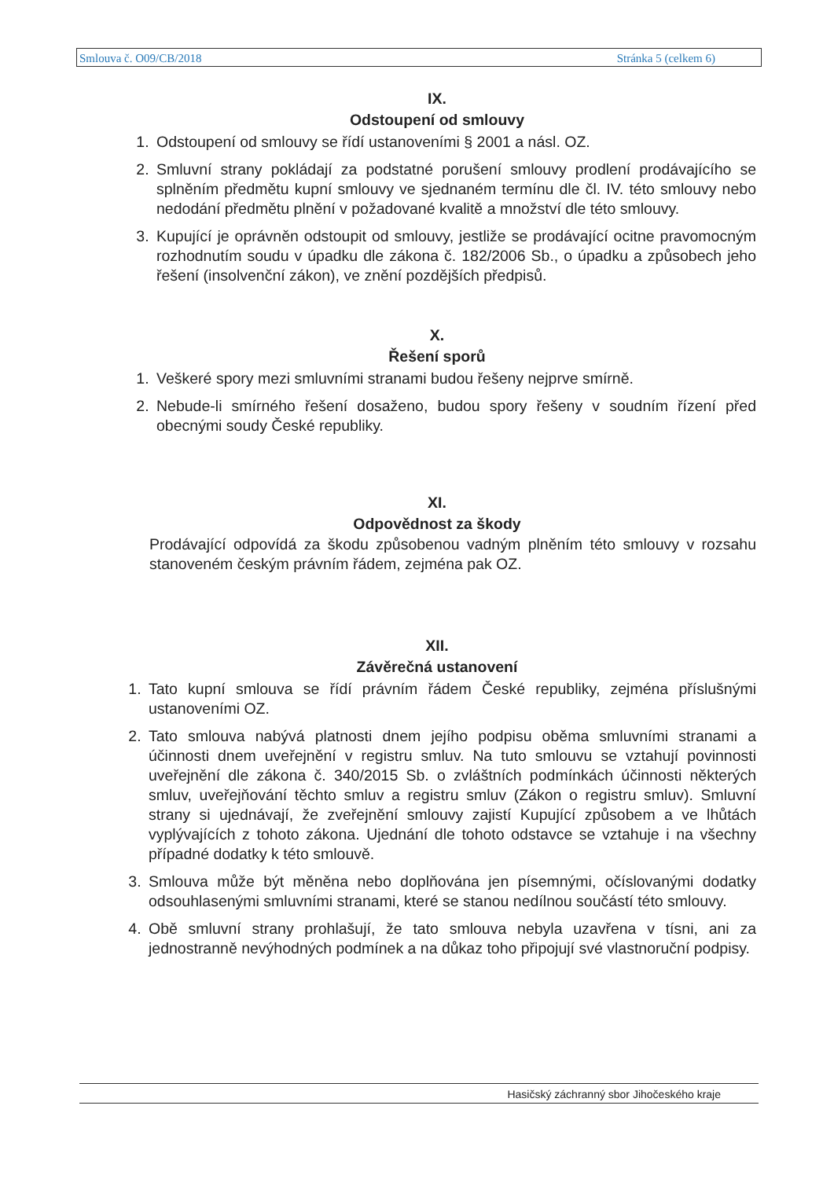Smlouva č. O09/CB/2018 Stránka 5 (celkem 6)
IX.
Odstoupení od smlouvy
1. Odstoupení od smlouvy se řídí ustanoveními § 2001 a násl. OZ.
2. Smluvní strany pokládají za podstatné porušení smlouvy prodlení prodávajícího se splněním předmětu kupní smlouvy ve sjednaném termínu dle čl. IV. této smlouvy nebo nedodání předmětu plnění v požadované kvalitě a množství dle této smlouvy.
3. Kupující je oprávněn odstoupit od smlouvy, jestliže se prodávající ocitne pravomocným rozhodnutím soudu v úpadku dle zákona č. 182/2006 Sb., o úpadku a způsobech jeho řešení (insolvenční zákon), ve znění pozdějších předpisů.
X.
Řešení sporů
1. Veškeré spory mezi smluvními stranami budou řešeny nejprve smírně.
2. Nebude-li smírného řešení dosaženo, budou spory řešeny v soudním řízení před obecnými soudy České republiky.
XI.
Odpovědnost za škody
Prodávající odpovídá za škodu způsobenou vadným plněním této smlouvy v rozsahu stanoveném českým právním řádem, zejména pak OZ.
XII.
Závěrečná ustanovení
1. Tato kupní smlouva se řídí právním řádem České republiky, zejména příslušnými ustanoveními OZ.
2. Tato smlouva nabývá platnosti dnem jejího podpisu oběma smluvními stranami a účinnosti dnem uveřejnění v registru smluv. Na tuto smlouvu se vztahují povinnosti uveřejnění dle zákona č. 340/2015 Sb. o zvláštních podmínkách účinnosti některých smluv, uveřejňování těchto smluv a registru smluv (Zákon o registru smluv). Smluvní strany si ujednávají, že zveřejnění smlouvy zajistí Kupující způsobem a ve lhůtách vyplývajících z tohoto zákona. Ujednání dle tohoto odstavce se vztahuje i na všechny případné dodatky k této smlouvě.
3. Smlouva může být měněna nebo doplňována jen písemnými, očíslovanými dodatky odsouhlasenými smluvními stranami, které se stanou nedílnou součástí této smlouvy.
4. Obě smluvní strany prohlašují, že tato smlouva nebyla uzavřena v tísni, ani za jednostranně nevýhodných podmínek a na důkaz toho připojují své vlastnoruční podpisy.
Hasičský záchranný sbor Jihočeského kraje